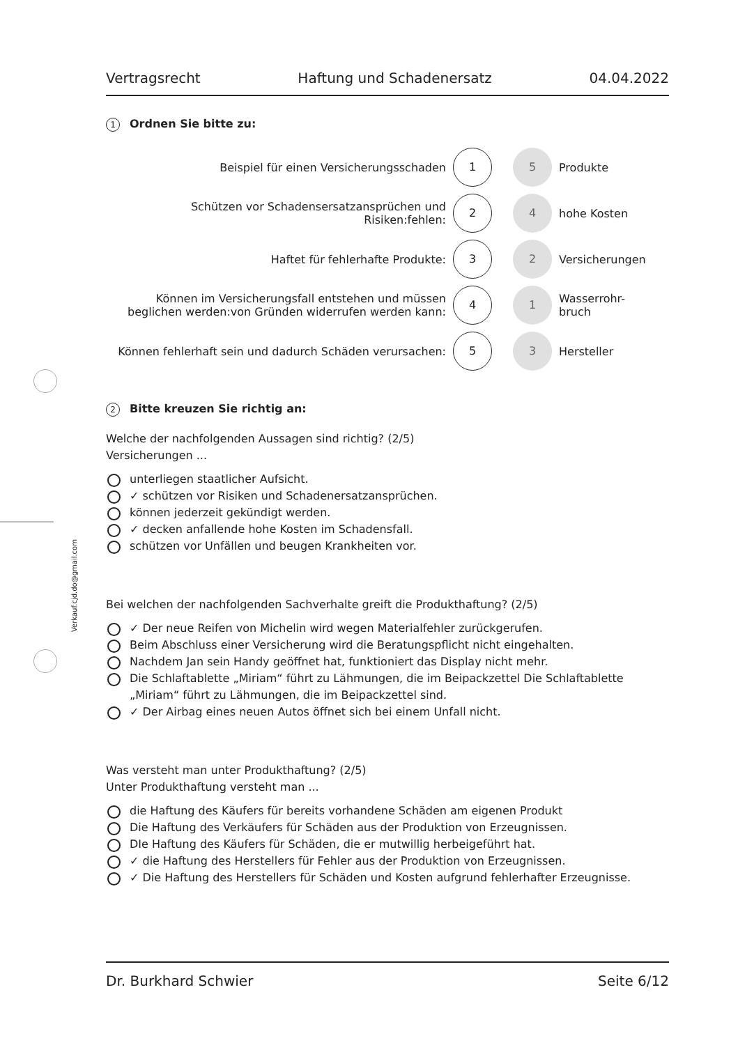Vertragsrecht Haftung und Schadenersatz 04.04.2022
1 Ordnen Sie bitte zu:
Beispiel für einen Versicherungsschaden
1
5
Produkte
Schützen vor Schadensersatzansprüchen und Risiken:fehlen:
2
4
hohe Kosten
Haftet für fehlerhafte Produkte:
3
2
Versicherungen
Können im Versicherungsfall entstehen und müssen beglichen werden:von Gründen widerrufen werden kann:
4
1
Wasserrohr-
bruch
Können fehlerhaft sein und dadurch Schäden verursachen:
5
3
Hersteller
2 Bitte kreuzen Sie richtig an:
Welche der nachfolgenden Aussagen sind richtig? (2/5)
Versicherungen ...
unterliegen staatlicher Aufsicht.
✓ schützen vor Risiken und Schadenersatzansprüchen.
können jederzeit gekündigt werden.
✓ decken anfallende hohe Kosten im Schadensfall.
schützen vor Unfällen und beugen Krankheiten vor.
Bei welchen der nachfolgenden Sachverhalte greift die Produkthaftung? (2/5)
✓ Der neue Reifen von Michelin wird wegen Materialfehler zurückgerufen.
Beim Abschluss einer Versicherung wird die Beratungspflicht nicht eingehalten.
Nachdem Jan sein Handy geöffnet hat, funktioniert das Display nicht mehr.
Die Schlaftablette „Miriam“ führt zu Lähmungen, die im Beipackzettel Die Schlaftablette „Miriam“ führt zu Lähmungen, die im Beipackzettel sind.
✓ Der Airbag eines neuen Autos öffnet sich bei einem Unfall nicht.
Was versteht man unter Produkthaftung? (2/5)
Unter Produkthaftung versteht man ...
die Haftung des Käufers für bereits vorhandene Schäden am eigenen Produkt
Die Haftung des Verkäufers für Schäden aus der Produktion von Erzeugnissen.
DIe Haftung des Käufers für Schäden, die er mutwillig herbeigeführt hat.
✓ die Haftung des Herstellers für Fehler aus der Produktion von Erzeugnissen.
✓ Die Haftung des Herstellers für Schäden und Kosten aufgrund fehlerhafter Erzeugnisse.
Dr. Burkhard Schwier Seite 6/12
Verkauf.cjd.do@gmail.com